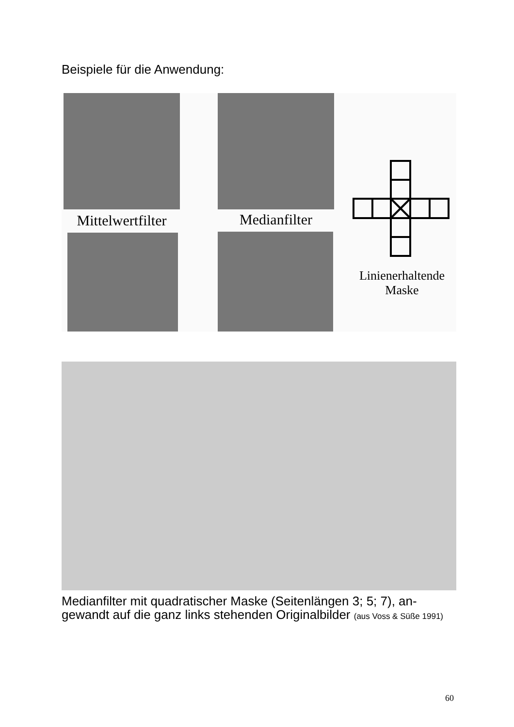Beispiele für die Anwendung:
Mittelwertfilter
Medianfilter
Linienerhaltende
Maske
Medianfilter mit quadratischer Maske (Seitenlängen 3; 5; 7), an-gewandt auf die ganz links stehenden Originalbilder (aus Voss & Süße 1991)
60